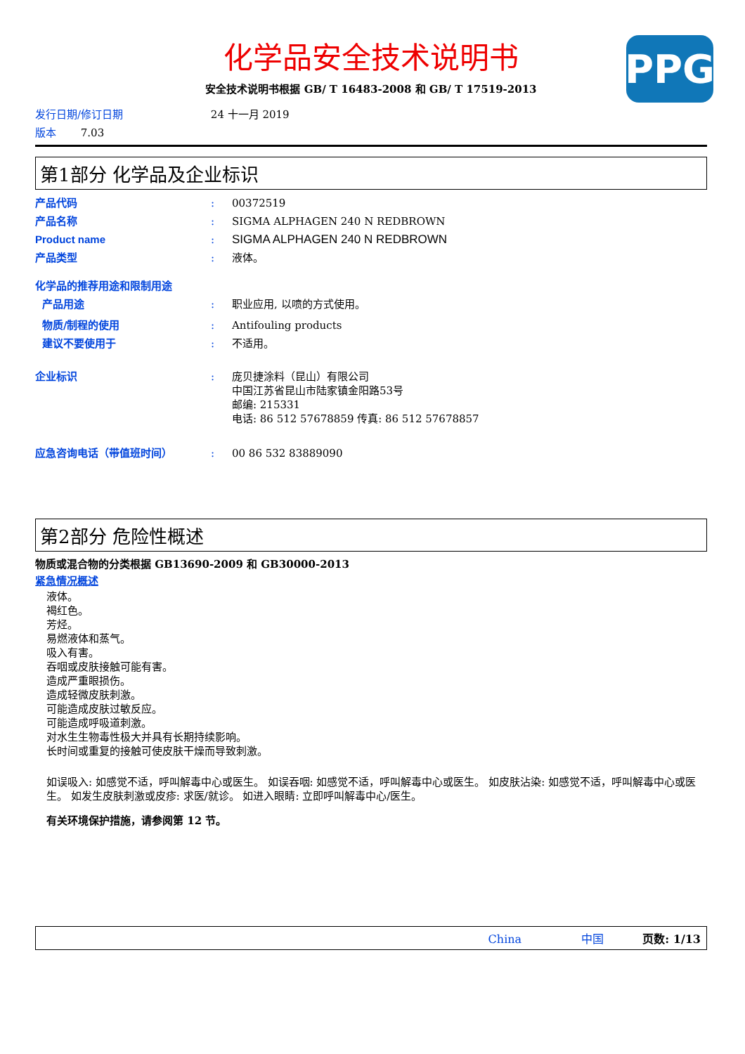PPG
化学品安全技术说明书
安全技术说明书根据 GB/ T 16483-2008 和 GB/ T 17519-2013
发行日期/修订日期 24 十一月 2019
版本 7.03
第1部分 化学品及企业标识
产品代码 : 00372519
产品名称 : SIGMA ALPHAGEN 240 N REDBROWN
Product name : SIGMA ALPHAGEN 240 N REDBROWN
产品类型 : 液体。
化学品的推荐用途和限制用途
产品用途 : 职业应用, 以喷的方式使用。
物质/制程的使用 : Antifouling products
建议不要使用于 : 不适用。
企业标识 : 庞贝捷涂料（昆山）有限公司
中国江苏省昆山市陆家镇金阳路53号
邮编: 215331
电话: 86 512 57678859 传真: 86 512 57678857
应急咨询电话（带值班时间） : 00 86 532 83889090
第2部分 危险性概述
物质或混合物的分类根据 GB13690-2009 和 GB30000-2013
紧急情况概述
液体。
褐红色。
芳烃。
易燃液体和蒸气。
吸入有害。
吞咽或皮肤接触可能有害。
造成严重眼损伤。
造成轻微皮肤刺激。
可能造成皮肤过敏反应。
可能造成呼吸道刺激。
对水生生物毒性极大并具有长期持续影响。
长时间或重复的接触可使皮肤干燥而导致刺激。
如误吸入: 如感觉不适，呼叫解毒中心或医生。 如误吞咽: 如感觉不适，呼叫解毒中心或医生。 如皮肤沾染: 如感觉不适，呼叫解毒中心或医生。 如发生皮肤刺激或皮疹: 求医/就诊。 如进入眼睛: 立即呼叫解毒中心/医生。
有关环境保护措施，请参阅第 12 节。
China 中国 页数: 1/13